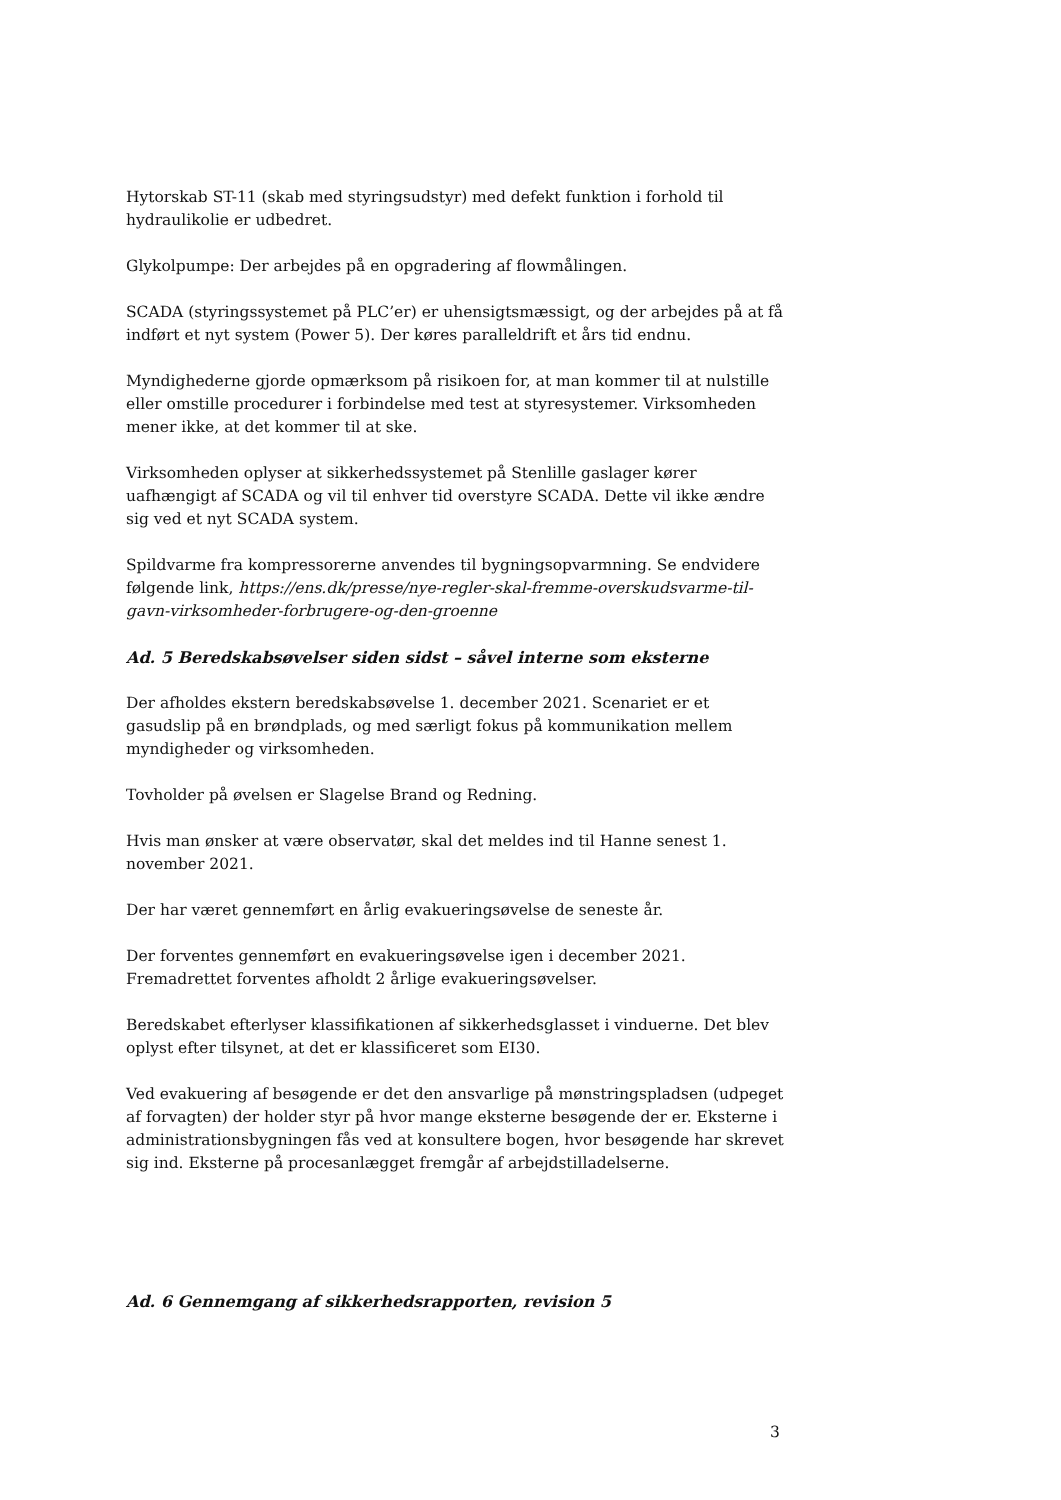Hytorskab ST-11 (skab med styringsudstyr) med defekt funktion i forhold til hydraulikolie er udbedret.
Glykolpumpe: Der arbejdes på en opgradering af flowmålingen.
SCADA (styringssystemet på PLC’er) er uhensigtsmæssigt, og der arbejdes på at få indført et nyt system (Power 5). Der køres paralleldrift et års tid endnu.
Myndighederne gjorde opmærksom på risikoen for, at man kommer til at nulstille eller omstille procedurer i forbindelse med test at styresystemer. Virksomheden mener ikke, at det kommer til at ske.
Virksomheden oplyser at sikkerhedssystemet på Stenlille gaslager kører uafhængigt af SCADA og vil til enhver tid overstyre SCADA. Dette vil ikke ændre sig ved et nyt SCADA system.
Spildvarme fra kompressorerne anvendes til bygningsopvarmning. Se endvidere følgende link, https://ens.dk/presse/nye-regler-skal-fremme-overskudsvarme-til-gavn-virksomheder-forbrugere-og-den-groenne
Ad. 5 Beredskabsøvelser siden sidst – såvel interne som eksterne
Der afholdes ekstern beredskabsøvelse 1. december 2021. Scenariet er et gasudslip på en brøndplads, og med særligt fokus på kommunikation mellem myndigheder og virksomheden.
Tovholder på øvelsen er Slagelse Brand og Redning.
Hvis man ønsker at være observatør, skal det meldes ind til Hanne senest 1. november 2021.
Der har været gennemført en årlig evakueringsøvelse de seneste år.
Der forventes gennemført en evakueringsøvelse igen i december 2021. Fremadrettet forventes afholdt 2 årlige evakueringsøvelser.
Beredskabet efterlyser klassifikationen af sikkerhedsglasset i vinduerne. Det blev oplyst efter tilsynet, at det er klassificeret som EI30.
Ved evakuering af besøgende er det den ansvarlige på mønstringspladsen (udpeget af forvagten) der holder styr på hvor mange eksterne besøgende der er. Eksterne i administrationsbygningen fås ved at konsultere bogen, hvor besøgende har skrevet sig ind. Eksterne på procesanlægget fremgår af arbejdstilladelserne.
Ad. 6 Gennemgang af sikkerhedsrapporten, revision 5
3